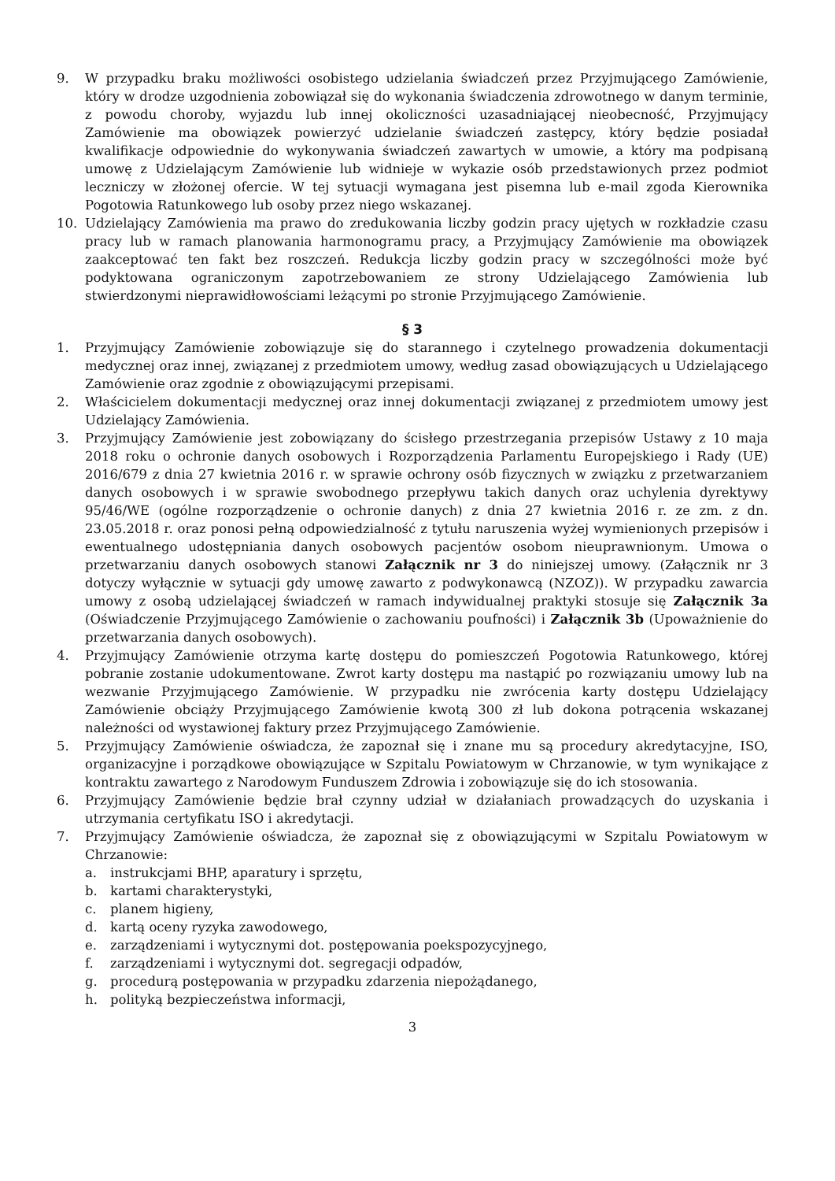9. W przypadku braku możliwości osobistego udzielania świadczeń przez Przyjmującego Zamówienie, który w drodze uzgodnienia zobowiązał się do wykonania świadczenia zdrowotnego w danym terminie, z powodu choroby, wyjazdu lub innej okoliczności uzasadniającej nieobecność, Przyjmujący Zamówienie ma obowiązek powierzyć udzielanie świadczeń zastępcy, który będzie posiadał kwalifikacje odpowiednie do wykonywania świadczeń zawartych w umowie, a który ma podpisaną umowę z Udzielającym Zamówienie lub widnieje w wykazie osób przedstawionych przez podmiot leczniczy w złożonej ofercie. W tej sytuacji wymagana jest pisemna lub e-mail zgoda Kierownika Pogotowia Ratunkowego lub osoby przez niego wskazanej.
10. Udzielający Zamówienia ma prawo do zredukowania liczby godzin pracy ujętych w rozkładzie czasu pracy lub w ramach planowania harmonogramu pracy, a Przyjmujący Zamówienie ma obowiązek zaakceptować ten fakt bez roszczeń. Redukcja liczby godzin pracy w szczególności może być podyktowana ograniczonym zapotrzebowaniem ze strony Udzielającego Zamówienia lub stwierdzonymi nieprawidłowościami leżącymi po stronie Przyjmującego Zamówienie.
§ 3
1. Przyjmujący Zamówienie zobowiązuje się do starannego i czytelnego prowadzenia dokumentacji medycznej oraz innej, związanej z przedmiotem umowy, według zasad obowiązujących u Udzielającego Zamówienie oraz zgodnie z obowiązującymi przepisami.
2. Właścicielem dokumentacji medycznej oraz innej dokumentacji związanej z przedmiotem umowy jest Udzielający Zamówienia.
3. Przyjmujący Zamówienie jest zobowiązany do ścisłego przestrzegania przepisów Ustawy z 10 maja 2018 roku o ochronie danych osobowych i Rozporządzenia Parlamentu Europejskiego i Rady (UE) 2016/679 z dnia 27 kwietnia 2016 r. w sprawie ochrony osób fizycznych w związku z przetwarzaniem danych osobowych i w sprawie swobodnego przepływu takich danych oraz uchylenia dyrektywy 95/46/WE (ogólne rozporządzenie o ochronie danych) z dnia 27 kwietnia 2016 r. ze zm. z dn. 23.05.2018 r. oraz ponosi pełną odpowiedzialność z tytułu naruszenia wyżej wymienionych przepisów i ewentualnego udostępniania danych osobowych pacjentów osobom nieuprawnionym. Umowa o przetwarzaniu danych osobowych stanowi Załącznik nr 3 do niniejszej umowy. (Załącznik nr 3 dotyczy wyłącznie w sytuacji gdy umowę zawarto z podwykonawcą (NZOZ)). W przypadku zawarcia umowy z osobą udzielającej świadczeń w ramach indywidualnej praktyki stosuje się Załącznik 3a (Oświadczenie Przyjmującego Zamówienie o zachowaniu poufności) i Załącznik 3b (Upoważnienie do przetwarzania danych osobowych).
4. Przyjmujący Zamówienie otrzyma kartę dostępu do pomieszczeń Pogotowia Ratunkowego, której pobranie zostanie udokumentowane. Zwrot karty dostępu ma nastąpić po rozwiązaniu umowy lub na wezwanie Przyjmującego Zamówienie. W przypadku nie zwrócenia karty dostępu Udzielający Zamówienie obciąży Przyjmującego Zamówienie kwotą 300 zł lub dokona potrącenia wskazanej należności od wystawionej faktury przez Przyjmującego Zamówienie.
5. Przyjmujący Zamówienie oświadcza, że zapoznał się i znane mu są procedury akredytacyjne, ISO, organizacyjne i porządkowe obowiązujące w Szpitalu Powiatowym w Chrzanowie, w tym wynikające z kontraktu zawartego z Narodowym Funduszem Zdrowia i zobowiązuje się do ich stosowania.
6. Przyjmujący Zamówienie będzie brał czynny udział w działaniach prowadzących do uzyskania i utrzymania certyfikatu ISO i akredytacji.
7. Przyjmujący Zamówienie oświadcza, że zapoznał się z obowiązującymi w Szpitalu Powiatowym w Chrzanowie:
a. instrukcjami BHP, aparatury i sprzętu,
b. kartami charakterystyki,
c. planem higieny,
d. kartą oceny ryzyka zawodowego,
e. zarządzeniami i wytycznymi dot. postępowania poekspozycyjnego,
f. zarządzeniami i wytycznymi dot. segregacji odpadów,
g. procedurą postępowania w przypadku zdarzenia niepożądanego,
h. polityką bezpieczeństwa informacji,
3